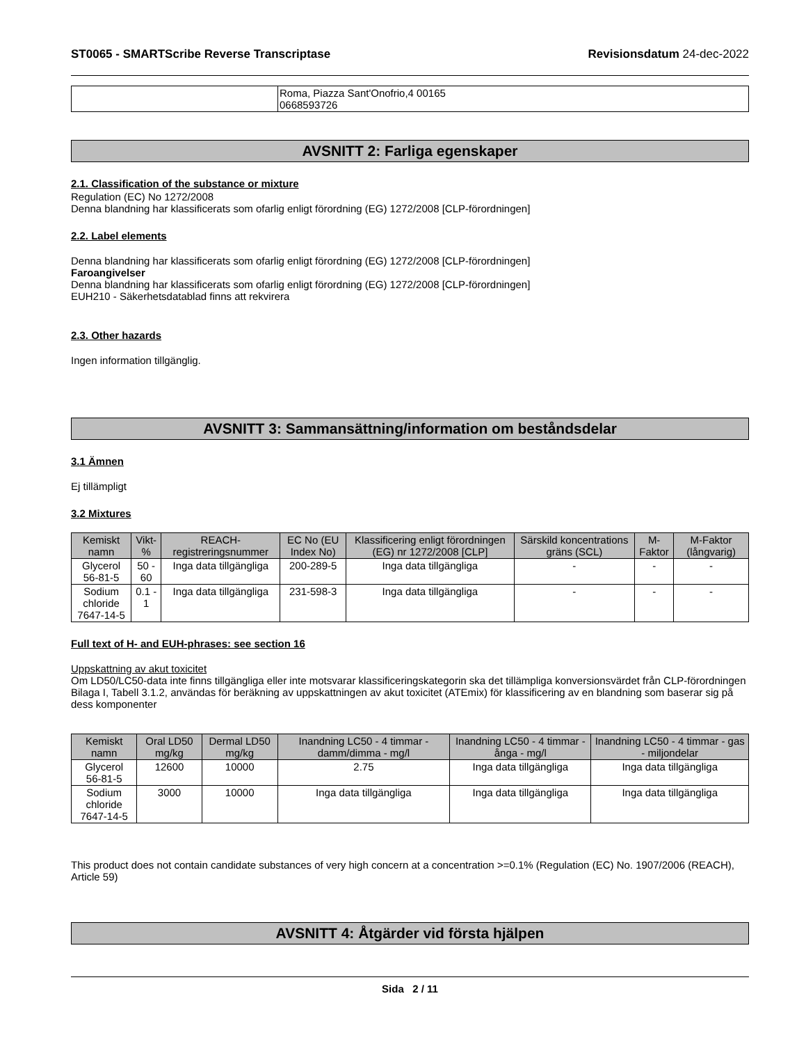ST0065 - SMARTScribe Reverse Transcriptase Revisionsdatum 24-dec-2022
| | Roma, Piazza Sant'Onofrio,4 00165 0668593726 |
AVSNITT 2: Farliga egenskaper
2.1. Classification of the substance or mixture
Regulation (EC) No 1272/2008
Denna blandning har klassificerats som ofarlig enligt förordning (EG) 1272/2008 [CLP-förordningen]
2.2. Label elements
Denna blandning har klassificerats som ofarlig enligt förordning (EG) 1272/2008 [CLP-förordningen]
Faroangivelser
Denna blandning har klassificerats som ofarlig enligt förordning (EG) 1272/2008 [CLP-förordningen]
EUH210 - Säkerhetsdatablad finns att rekvirera
2.3. Other hazards
Ingen information tillgänglig.
AVSNITT 3: Sammansättning/information om beståndsdelar
3.1 Ämnen
Ej tillämpligt
3.2 Mixtures
| Kemiskt namn | Vikt-% | REACH-registreringsnummer | EC No (EU Index No) | Klassificering enligt förordningen (EG) nr 1272/2008 [CLP] | Särskild koncentrations gräns (SCL) | M-Faktor | M-Faktor (långvarig) |
| --- | --- | --- | --- | --- | --- | --- | --- |
| Glycerol 56-81-5 | 50 - 60 | Inga data tillgängliga | 200-289-5 | Inga data tillgängliga | - | - | - |
| Sodium chloride 7647-14-5 | 0.1 - 1 | Inga data tillgängliga | 231-598-3 | Inga data tillgängliga | - | - | - |
Full text of H- and EUH-phrases: see section 16
Uppskattning av akut toxicitet
Om LD50/LC50-data inte finns tillgängliga eller inte motsvarar klassificeringskategorin ska det tillämpliga konversionsvärdet från CLP-förordningen Bilaga I, Tabell 3.1.2, användas för beräkning av uppskattningen av akut toxicitet (ATEmix) för klassificering av en blandning som baserar sig på dess komponenter
| Kemiskt namn | Oral LD50 mg/kg | Dermal LD50 mg/kg | Inandning LC50 - 4 timmar - damm/dimma - mg/l | Inandning LC50 - 4 timmar - ånga - mg/l | Inandning LC50 - 4 timmar - gas - miljondelar |
| --- | --- | --- | --- | --- | --- |
| Glycerol 56-81-5 | 12600 | 10000 | 2.75 | Inga data tillgängliga | Inga data tillgängliga |
| Sodium chloride 7647-14-5 | 3000 | 10000 | Inga data tillgängliga | Inga data tillgängliga | Inga data tillgängliga |
This product does not contain candidate substances of very high concern at a concentration >=0.1% (Regulation (EC) No. 1907/2006 (REACH), Article 59)
AVSNITT 4: Åtgärder vid första hjälpen
Sida 2 / 11